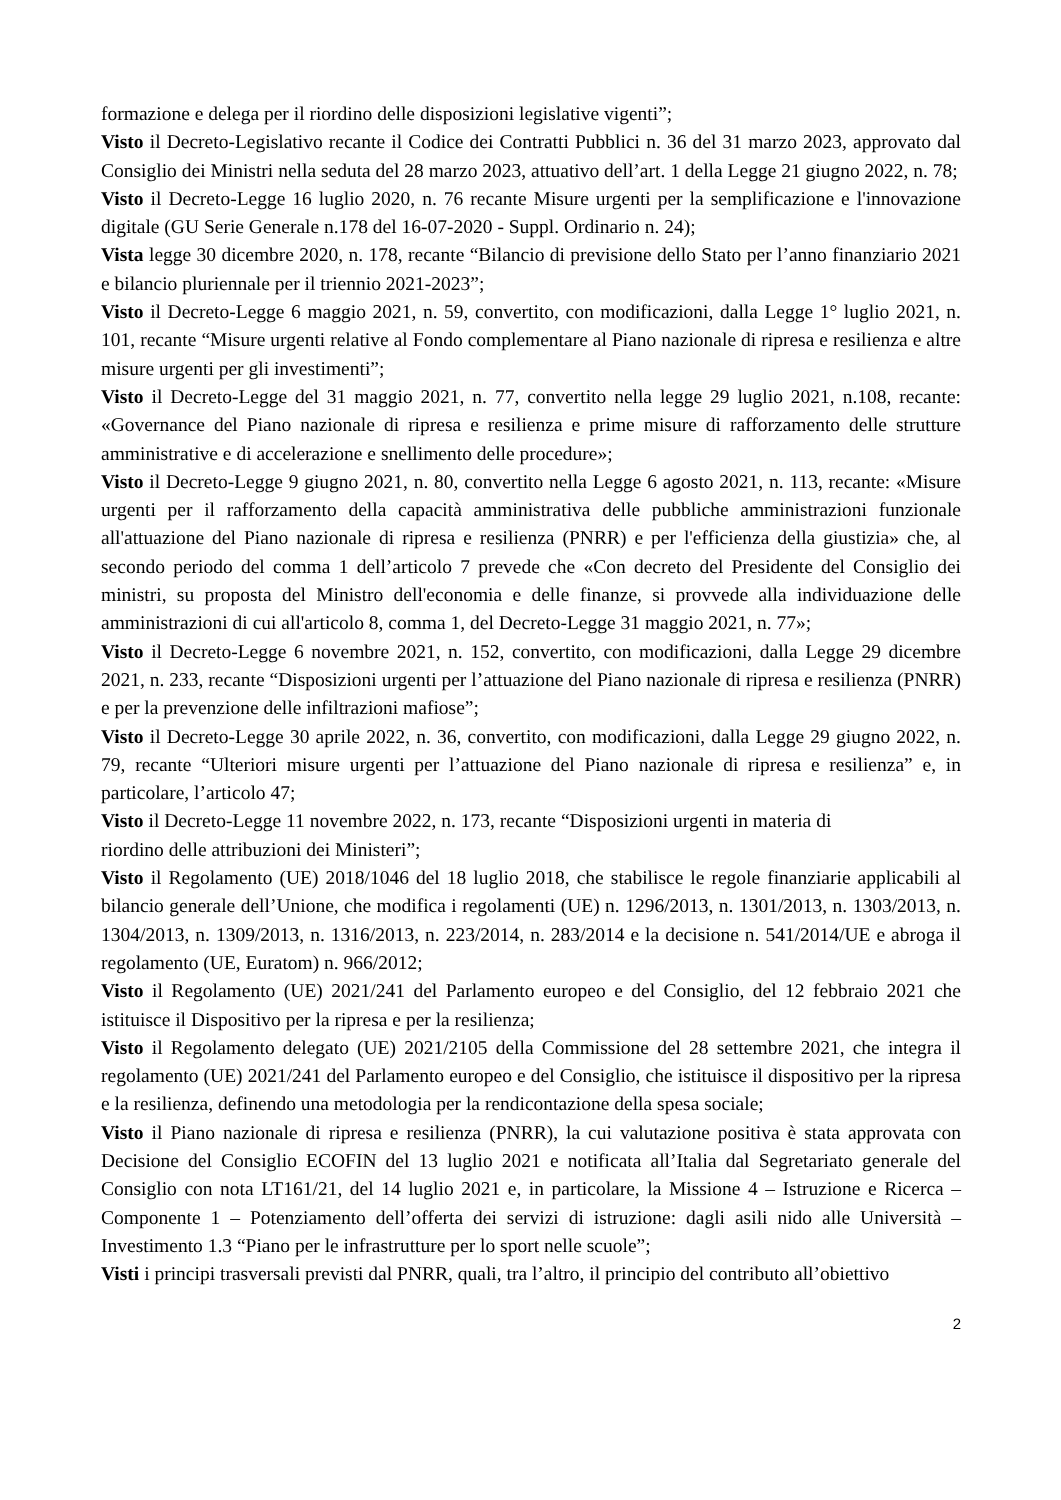formazione e delega per il riordino delle disposizioni legislative vigenti”;
Visto il Decreto-Legislativo recante il Codice dei Contratti Pubblici n. 36 del 31 marzo 2023, approvato dal Consiglio dei Ministri nella seduta del 28 marzo 2023, attuativo dell’art. 1 della Legge 21 giugno 2022, n. 78;
Visto il Decreto-Legge 16 luglio 2020, n. 76 recante Misure urgenti per la semplificazione e l'innovazione digitale (GU Serie Generale n.178 del 16-07-2020 - Suppl. Ordinario n. 24);
Vista legge 30 dicembre 2020, n. 178, recante “Bilancio di previsione dello Stato per l’anno finanziario 2021 e bilancio pluriennale per il triennio 2021-2023”;
Visto il Decreto-Legge 6 maggio 2021, n. 59, convertito, con modificazioni, dalla Legge 1° luglio 2021, n. 101, recante “Misure urgenti relative al Fondo complementare al Piano nazionale di ripresa e resilienza e altre misure urgenti per gli investimenti”;
Visto il Decreto-Legge del 31 maggio 2021, n. 77, convertito nella legge 29 luglio 2021, n.108, recante: «Governance del Piano nazionale di ripresa e resilienza e prime misure di rafforzamento delle strutture amministrative e di accelerazione e snellimento delle procedure»;
Visto il Decreto-Legge 9 giugno 2021, n. 80, convertito nella Legge 6 agosto 2021, n. 113, recante: «Misure urgenti per il rafforzamento della capacità amministrativa delle pubbliche amministrazioni funzionale all'attuazione del Piano nazionale di ripresa e resilienza (PNRR) e per l'efficienza della giustizia» che, al secondo periodo del comma 1 dell’articolo 7 prevede che «Con decreto del Presidente del Consiglio dei ministri, su proposta del Ministro dell'economia e delle finanze, si provvede alla individuazione delle amministrazioni di cui all'articolo 8, comma 1, del Decreto-Legge 31 maggio 2021, n. 77»;
Visto il Decreto-Legge 6 novembre 2021, n. 152, convertito, con modificazioni, dalla Legge 29 dicembre 2021, n. 233, recante “Disposizioni urgenti per l’attuazione del Piano nazionale di ripresa e resilienza (PNRR) e per la prevenzione delle infiltrazioni mafiose”;
Visto il Decreto-Legge 30 aprile 2022, n. 36, convertito, con modificazioni, dalla Legge 29 giugno 2022, n. 79, recante “Ulteriori misure urgenti per l’attuazione del Piano nazionale di ripresa e resilienza” e, in particolare, l’articolo 47;
Visto il Decreto-Legge 11 novembre 2022, n. 173, recante “Disposizioni urgenti in materia di
riordino delle attribuzioni dei Ministeri”;
Visto il Regolamento (UE) 2018/1046 del 18 luglio 2018, che stabilisce le regole finanziarie applicabili al bilancio generale dell’Unione, che modifica i regolamenti (UE) n. 1296/2013, n. 1301/2013, n. 1303/2013, n. 1304/2013, n. 1309/2013, n. 1316/2013, n. 223/2014, n. 283/2014 e la decisione n. 541/2014/UE e abroga il regolamento (UE, Euratom) n. 966/2012;
Visto il Regolamento (UE) 2021/241 del Parlamento europeo e del Consiglio, del 12 febbraio 2021 che istituisce il Dispositivo per la ripresa e per la resilienza;
Visto il Regolamento delegato (UE) 2021/2105 della Commissione del 28 settembre 2021, che integra il regolamento (UE) 2021/241 del Parlamento europeo e del Consiglio, che istituisce il dispositivo per la ripresa e la resilienza, definendo una metodologia per la rendicontazione della spesa sociale;
Visto il Piano nazionale di ripresa e resilienza (PNRR), la cui valutazione positiva è stata approvata con Decisione del Consiglio ECOFIN del 13 luglio 2021 e notificata all’Italia dal Segretariato generale del Consiglio con nota LT161/21, del 14 luglio 2021 e, in particolare, la Missione 4 – Istruzione e Ricerca – Componente 1 – Potenziamento dell’offerta dei servizi di istruzione: dagli asili nido alle Università – Investimento 1.3 “Piano per le infrastrutture per lo sport nelle scuole”;
Visti i principi trasversali previsti dal PNRR, quali, tra l’altro, il principio del contributo all’obiettivo
2